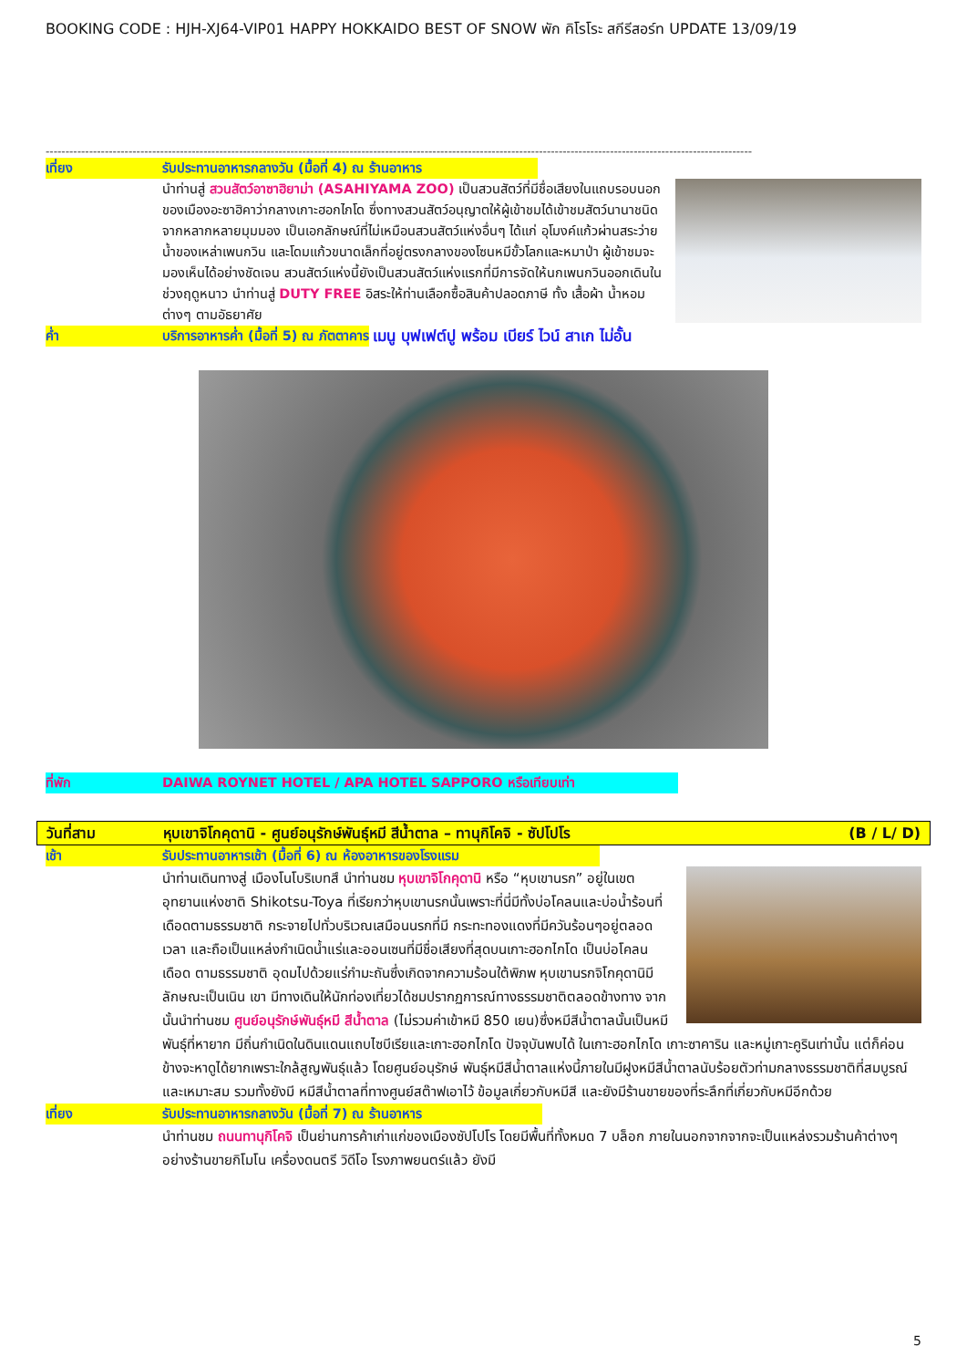BOOKING CODE : HJH-XJ64-VIP01 HAPPY HOKKAIDO BEST OF SNOW พัก คิโรโระ สกีรีสอร์ท UPDATE 13/09/19
-----------------------------------------------------------------------------------------------------------------------------------------------------------------------------------
เที่ยง รับประทานอาหารกลางวัน (มื้อที่ 4) ณ ร้านอาหาร
นำท่านสู่ สวนสัตว์อาซาฮิยาม่า (ASAHIYAMA ZOO) เป็นสวนสัตว์ที่มีชื่อเสียงในแถบรอบนอกของเมืองอะซาฮิคาว่ากลางเกาะฮอกไกโด ซึ่งทางสวนสัตว์อนุญาตให้ผู้เข้าชมได้เข้าชมสัตว์นานาชนิดจากหลากหลายมุมมอง เป็นเอกลักษณ์ที่ไม่เหมือนสวนสัตว์แห่งอื่นๆ ได้แก่ อุโมงค์แก้วผ่านสระว่ายน้ำของเหล่าเพนกวิน และโดมแก้วขนาดเล็กที่อยู่ตรงกลางของโซนหมีขั้วโลกและหมาป่า ผู้เข้าชมจะมองเห็นได้อย่างชัดเจน สวนสัตว์แห่งนี้ยังเป็นสวนสัตว์แห่งแรกที่มีการจัดให้นกเพนกวินออกเดินในช่วงฤดูหนาว นำท่านสู่ DUTY FREE อิสระให้ท่านเลือกซื้อสินค้าปลอดภาษี ทั้ง เสื้อผ้า น้ำหอม ต่างๆ ตามอัธยาศัย
ค่ำ บริการอาหารค่ำ (มื้อที่ 5) ณ ภัตตาคาร
เมนู บุฟเฟต์ปู พร้อม เบียร์ ไวน์ สาเก ไม่อั้น
ที่พัก DAIWA ROYNET HOTEL / APA HOTEL SAPPORO หรือเทียบเท่า
วันที่สาม หุบเขาจิโกคุดานิ - ศูนย์อนุรักษ์พันธุ์หมี สีน้ำตาล – ทานุกิโคจิ - ซัปโปโร
(B / L/ D)
เช้า รับประทานอาหารเช้า (มื้อที่ 6) ณ ห้องอาหารของโรงแรม
นำท่านเดินทางสู่ เมืองโนโบริเบทสึ นำท่านชม หุบเขาจิโกคุดานิ หรือ “หุบเขานรก” อยู่ในเขตอุทยานแห่งชาติ Shikotsu-Toya ที่เรียกว่าหุบเขานรกนั้นเพราะที่นี่มีทั้งบ่อโคลนและบ่อน้ำร้อนที่เดือดตามธรรมชาติ กระจายไปทั่วบริเวณเสมือนนรกที่มี กระทะทองแดงที่มีควันร้อนๆอยู่ตลอดเวลา และถือเป็นแหล่งกำเนิดน้ำแร่และออนเซนที่มีชื่อเสียงที่สุดบนเกาะฮอกไกโด เป็นบ่อโคลนเดือด ตามธรรมชาติ อุดมไปด้วยแร่กำมะถันซึ่งเกิดจากความร้อนใต้พิภพ หุบเขานรกจิโกคุดานิมีลักษณะเป็นเนิน เขา มีทางเดินให้นักท่องเที่ยวได้ชมปรากฏการณ์ทางธรรมชาติตลอดข้างทาง จากนั้นนำท่านชม ศูนย์อนุรักษ์พันธุ์หมี สีน้ำตาล (ไม่รวมค่าเข้าหมี 850 เยน)ซึ่งหมีสีน้ำตาลนั้นเป็นหมีพันธุ์ที่หายาก มีถิ่นกำเนิดในดินแดนแถบไซบีเรียและเกาะฮอกไกโด ปัจจุบันพบได้ ในเกาะฮอกไกโด เกาะซาคาริน และหมู่เกาะคูรินเท่านั้น แต่ก็ค่อนข้างจะหาดูได้ยากเพราะใกล้สูญพันธุ์แล้ว โดยศูนย์อนุรักษ์ พันธุ์หมีสีน้ำตาลแห่งนี้ภายในมีฝูงหมีสีน้ำตาลนับร้อยตัวท่ามกลางธรรมชาติที่สมบูรณ์และเหมาะสม รวมทั้งยังมี หมีสีน้ำตาลที่ทางศูนย์สต๊าฟเอาไว้ ข้อมูลเกี่ยวกับหมีสี และยังมีร้านขายของที่ระลึกที่เกี่ยวกับหมีอีกด้วย
เที่ยง รับประทานอาหารกลางวัน (มื้อที่ 7) ณ ร้านอาหาร
นำท่านชม ถนนทานุกิโคจิ เป็นย่านการค้าเก่าแก่ของเมืองซัปโปโร โดยมีพื้นที่ทั้งหมด 7 บล็อก ภายในนอกจากจากจะเป็นแหล่งรวมร้านค้าต่างๆ อย่างร้านขายกิโมโน เครื่องดนตรี วิดีโอ โรงภาพยนตร์แล้ว ยังมี
5